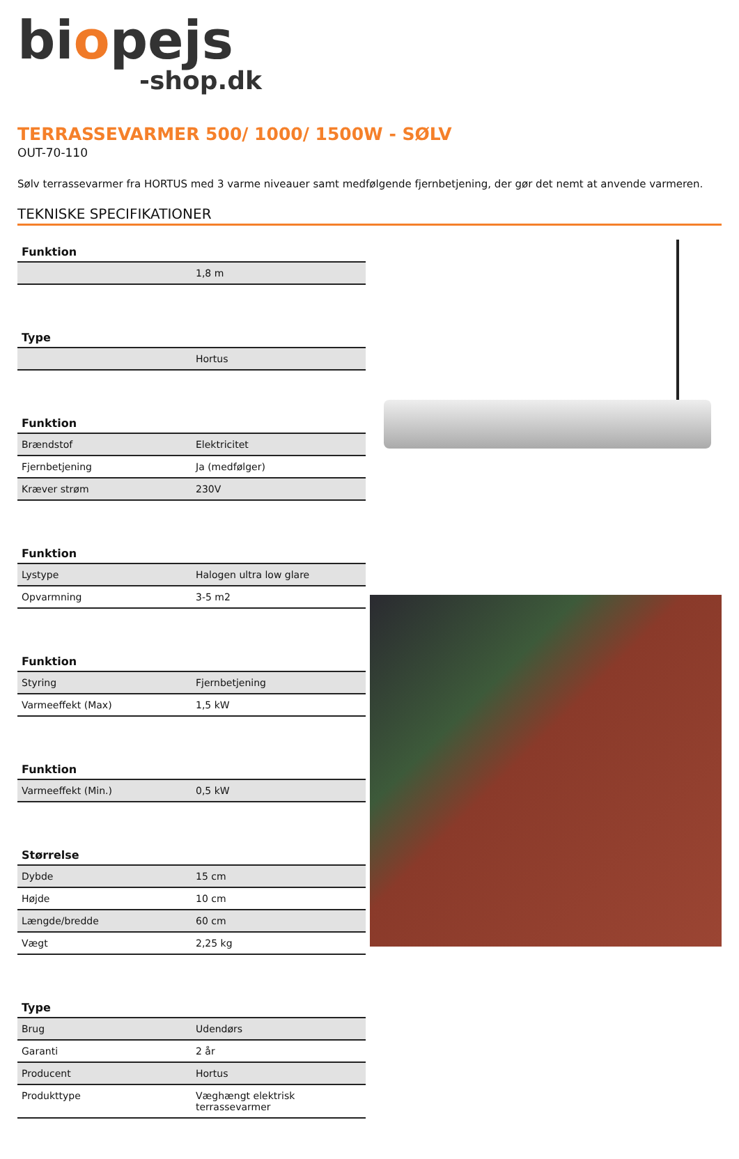biopejs
-shop.dk
TERRASSEVARMER 500/ 1000/ 1500W - SØLV
OUT-70-110
Sølv terrassevarmer fra HORTUS med 3 varme niveauer samt medfølgende fjernbetjening, der gør det nemt at anvende varmeren.
TEKNISKE SPECIFIKATIONER
| Funktion | |
| --- | --- |
| | 1,8 m |
| Type | |
| --- | --- |
| | Hortus |
| Funktion | |
| --- | --- |
| Brændstof | Elektricitet |
| Fjernbetjening | Ja (medfølger) |
| Kræver strøm | 230V |
| Funktion | |
| --- | --- |
| Lystype | Halogen ultra low glare |
| Opvarmning | 3-5 m2 |
| Funktion | |
| --- | --- |
| Styring | Fjernbetjening |
| Varmeeffekt (Max) | 1,5 kW |
| Funktion | |
| --- | --- |
| Varmeeffekt (Min.) | 0,5 kW |
| Størrelse | |
| --- | --- |
| Dybde | 15 cm |
| Højde | 10 cm |
| Længde/bredde | 60 cm |
| Vægt | 2,25 kg |
| Type | |
| --- | --- |
| Brug | Udendørs |
| Garanti | 2 år |
| Producent | Hortus |
| Produkttype | Væghængt elektrisk terrassevarmer |